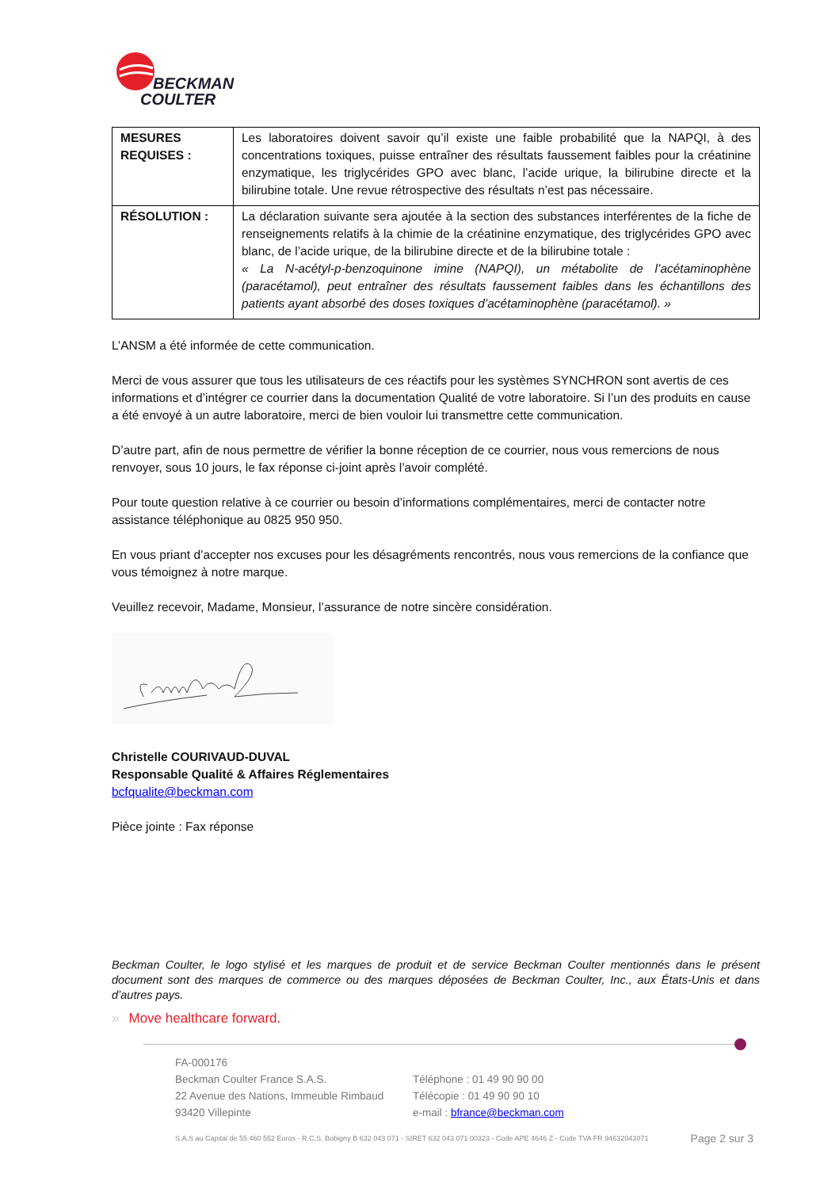BECKMAN
COULTER
| MESURES REQUISES : | Les laboratoires doivent savoir qu’il existe une faible probabilité que la NAPQI, à des concentrations toxiques, puisse entraîner des résultats faussement faibles pour la créatinine enzymatique, les triglycérides GPO avec blanc, l’acide urique, la bilirubine directe et la bilirubine totale. Une revue rétrospective des résultats n’est pas nécessaire. |
| RÉSOLUTION : | La déclaration suivante sera ajoutée à la section des substances interférentes de la fiche de renseignements relatifs à la chimie de la créatinine enzymatique, des triglycérides GPO avec blanc, de l’acide urique, de la bilirubine directe et de la bilirubine totale : « La N-acétyl-p-benzoquinone imine (NAPQI), un métabolite de l’acétaminophène (paracétamol), peut entraîner des résultats faussement faibles dans les échantillons des patients ayant absorbé des doses toxiques d’acétaminophène (paracétamol). » |
L’ANSM a été informée de cette communication.
Merci de vous assurer que tous les utilisateurs de ces réactifs pour les systèmes SYNCHRON sont avertis de ces informations et d’intégrer ce courrier dans la documentation Qualité de votre laboratoire. Si l’un des produits en cause a été envoyé à un autre laboratoire, merci de bien vouloir lui transmettre cette communication.
D’autre part, afin de nous permettre de vérifier la bonne réception de ce courrier, nous vous remercions de nous renvoyer, sous 10 jours, le fax réponse ci-joint après l’avoir complété.
Pour toute question relative à ce courrier ou besoin d’informations complémentaires, merci de contacter notre assistance téléphonique au 0825 950 950.
En vous priant d’accepter nos excuses pour les désagréments rencontrés, nous vous remercions de la confiance que vous témoignez à notre marque.
Veuillez recevoir, Madame, Monsieur, l’assurance de notre sincère considération.
Christelle COURIVAUD-DUVAL
Responsable Qualité & Affaires Réglementaires
bcfqualite@beckman.com
Pièce jointe : Fax réponse
Beckman Coulter, le logo stylisé et les marques de produit et de service Beckman Coulter mentionnés dans le présent document sont des marques de commerce ou des marques déposées de Beckman Coulter, Inc., aux États-Unis et dans d’autres pays.
» Move healthcare forward.
FA-000176
Beckman Coulter France S.A.S.
22 Avenue des Nations, Immeuble Rimbaud
93420 Villepinte
Téléphone : 01 49 90 90 00
Télécopie : 01 49 90 90 10
e-mail : bfrance@beckman.com
S.A.S au Capital de 55 460 552 Euros - R.C.S. Bobigny B 632 043 071 - SIRET 632 043 071 00323 - Code APE 4646 Z - Code TVA FR 94632043071 Page 2 sur 3